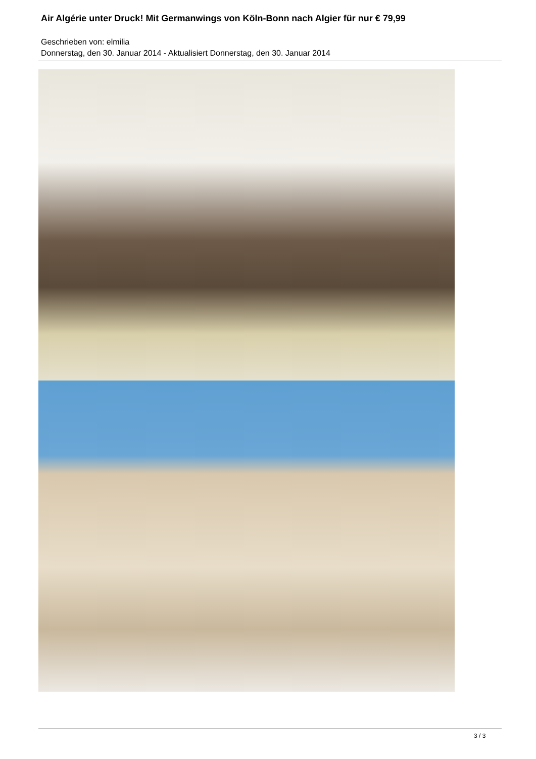Air Algérie unter Druck! Mit Germanwings von Köln-Bonn nach Algier für nur € 79,99
Geschrieben von: elmilia
Donnerstag, den 30. Januar 2014 - Aktualisiert Donnerstag, den 30. Januar 2014
3 / 3